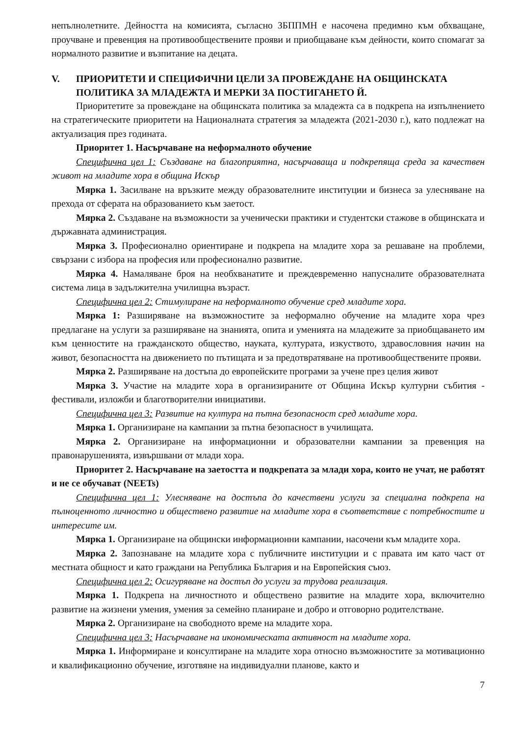непълнолетните. Дейността на комисията, съгласно ЗБППМН е насочена предимно към обхващане, проучване и превенция на противообществените прояви и приобщаване към дейности, които спомагат за нормалното развитие и възпитание на децата.
V. ПРИОРИТЕТИ И СПЕЦИФИЧНИ ЦЕЛИ ЗА ПРОВЕЖДАНЕ НА ОБЩИНСКАТА ПОЛИТИКА ЗА МЛАДЕЖТА И МЕРКИ ЗА ПОСТИГАНЕТО Й.
Приоритетите за провеждане на общинската политика за младежта са в подкрепа на изпълнението на стратегическите приоритети на Националната стратегия за младежта (2021-2030 г.), като подлежат на актуализация през годината.
Приоритет 1. Насърчаване на неформалното обучение
Специфична цел 1: Създаване на благоприятна, насърчаваща и подкрепяща среда за качествен живот на младите хора в община Искър
Мярка 1. Засилване на връзките между образователните институции и бизнеса за улесняване на прехода от сферата на образованието към заетост.
Мярка 2. Създаване на възможности за ученически практики и студентски стажове в общинската и държавната администрация.
Мярка 3. Професионално ориентиране и подкрепа на младите хора за решаване на проблеми, свързани с избора на професия или професионално развитие.
Мярка 4. Намаляване броя на необхванатите и преждевременно напусналите образователната система лица в задължителна училищна възраст.
Специфична цел 2: Стимулиране на неформалното обучение сред младите хора.
Мярка 1: Разширяване на възможностите за неформално обучение на младите хора чрез предлагане на услуги за разширяване на знанията, опита и уменията на младежите за приобщаването им към ценностите на гражданското общество, науката, културата, изкуството, здравословния начин на живот, безопасността на движението по пътищата и за предотвратяване на противообществените прояви.
Мярка 2. Разширяване на достъпа до европейските програми за учене през целия живот
Мярка 3. Участие на младите хора в организираните от Община Искър културни събития - фестивали, изложби и благотворителни инициативи.
Специфична цел 3: Развитие на култура на пътна безопасност сред младите хора.
Мярка 1. Организиране на кампании за пътна безопасност в училищата.
Мярка 2. Организиране на информационни и образователни кампании за превенция на правонарушенията, извършвани от млади хора.
Приоритет 2. Насърчаване на заетостта и подкрепата за млади хора, които не учат, не работят и не се обучават (NEETs)
Специфична цел 1: Улесняване на достъпа до качествени услуги за специална подкрепа на пълноценното личностно и обществено развитие на младите хора в съответствие с потребностите и интересите им.
Мярка 1. Организиране на общински информационни кампании, насочени към младите хора.
Мярка 2. Запознаване на младите хора с публичните институции и с правата им като част от местната общност и като граждани на Република България и на Европейския съюз.
Специфична цел 2: Осигуряване на достъп до услуги за трудова реализация.
Мярка 1. Подкрепа на личностното и обществено развитие на младите хора, включително развитие на жизнени умения, умения за семейно планиране и добро и отговорно родителстване.
Мярка 2. Организиране на свободното време на младите хора.
Специфична цел 3: Насърчаване на икономическата активност на младите хора.
Мярка 1. Информиране и консултиране на младите хора относно възможностите за мотивационно и квалификационно обучение, изготвяне на индивидуални планове, както и
7